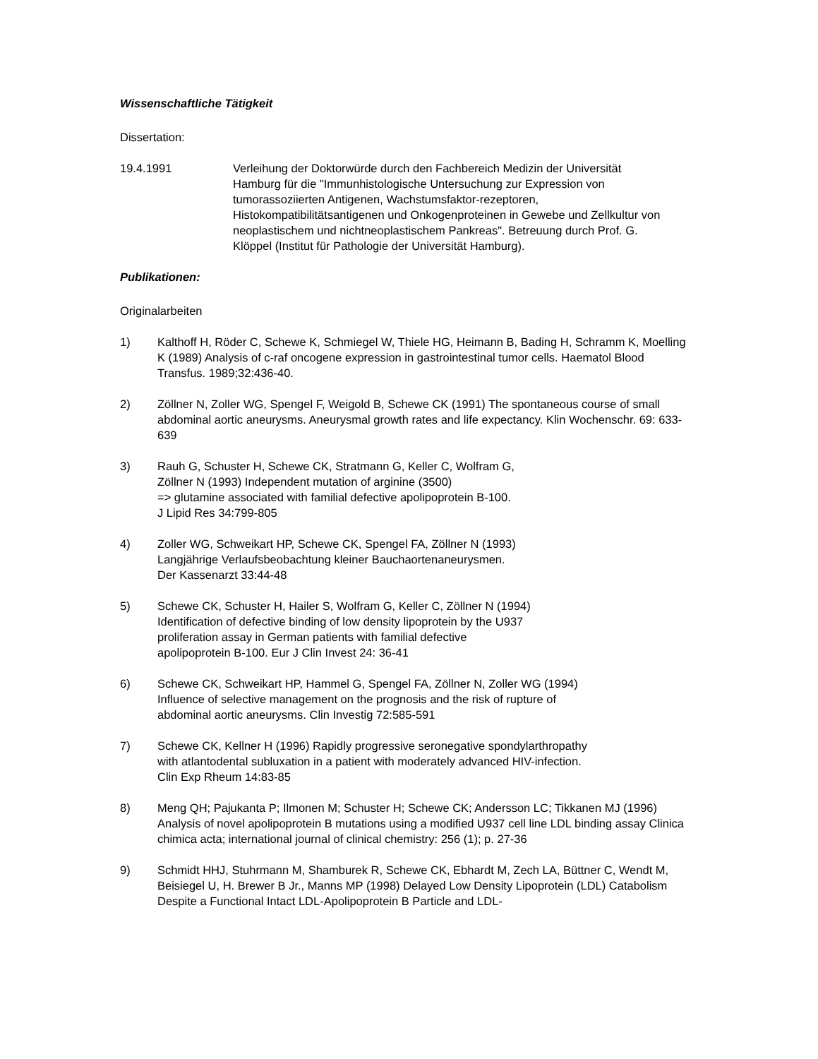Wissenschaftliche Tätigkeit
Dissertation:
19.4.1991 Verleihung der Doktorwürde durch den Fachbereich Medizin der Universität Hamburg für die "Immunhistologische Untersuchung zur Expression von tumorassoziierten Antigenen, Wachstumsfaktor-rezeptoren, Histokompatibilitätsantigenen und Onkogenproteinen in Gewebe und Zellkultur von neoplastischem und nichtneoplastischem Pankreas". Betreuung durch Prof. G. Klöppel (Institut für Pathologie der Universität Hamburg).
Publikationen:
Originalarbeiten
1) Kalthoff H, Röder C, Schewe K, Schmiegel W, Thiele HG, Heimann B, Bading H, Schramm K, Moelling K (1989) Analysis of c-raf oncogene expression in gastrointestinal tumor cells. Haematol Blood Transfus. 1989;32:436-40.
2) Zöllner N, Zoller WG, Spengel F, Weigold B, Schewe CK (1991) The spontaneous course of small abdominal aortic aneurysms. Aneurysmal growth rates and life expectancy. Klin Wochenschr. 69: 633-639
3) Rauh G, Schuster H, Schewe CK, Stratmann G, Keller C, Wolfram G,
Zöllner N (1993) Independent mutation of arginine (3500)
=> glutamine associated with familial defective apolipoprotein B-100.
J Lipid Res 34:799-805
4) Zoller WG, Schweikart HP, Schewe CK, Spengel FA, Zöllner N (1993)
Langjährige Verlaufsbeobachtung kleiner Bauchaortenaneurysmen.
Der Kassenarzt 33:44-48
5) Schewe CK, Schuster H, Hailer S, Wolfram G, Keller C, Zöllner N (1994)
Identification of defective binding of low density lipoprotein by the U937
proliferation assay in German patients with familial defective
apolipoprotein B-100. Eur J Clin Invest 24: 36-41
6) Schewe CK, Schweikart HP, Hammel G, Spengel FA, Zöllner N, Zoller WG (1994)
Influence of selective management on the prognosis and the risk of rupture of
abdominal aortic aneurysms. Clin Investig 72:585-591
7) Schewe CK, Kellner H (1996) Rapidly progressive seronegative spondylarthropathy
with atlantodental subluxation in a patient with moderately advanced HIV-infection.
Clin Exp Rheum 14:83-85
8) Meng QH; Pajukanta P; Ilmonen M; Schuster H; Schewe CK; Andersson LC; Tikkanen MJ (1996) Analysis of novel apolipoprotein B mutations using a modified U937 cell line LDL binding assay Clinica chimica acta; international journal of clinical chemistry: 256 (1); p. 27-36
9) Schmidt HHJ, Stuhrmann M, Shamburek R, Schewe CK, Ebhardt M, Zech LA, Büttner C, Wendt M, Beisiegel U, H. Brewer B Jr., Manns MP (1998) Delayed Low Density Lipoprotein (LDL) Catabolism Despite a Functional Intact LDL-Apolipoprotein B Particle and LDL-